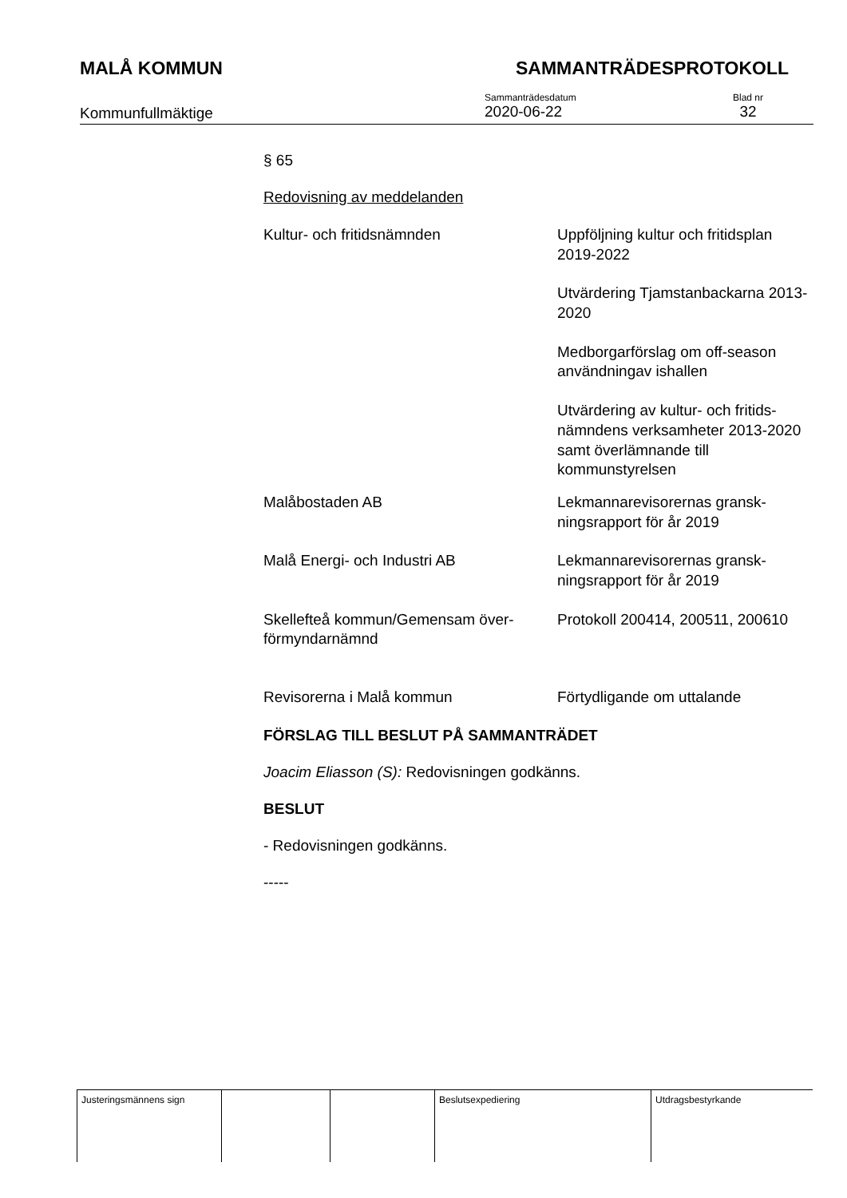MALÅ KOMMUN SAMMANTRÄDESPROTOKOLL
Kommunfullmäktige
Sammanträdesdatum
2020-06-22
Blad nr
32
§ 65
Redovisning av meddelanden
| Kultur- och fritidsnämnden | Uppföljning kultur och fritidsplan 2019-2022 |
| | Utvärdering Tjamstanbackarna 2013-2020 |
| | Medborgarförslag om off-season användningav ishallen |
| | Utvärdering av kultur- och fritids-nämndens verksamheter 2013-2020 samt överlämnande till kommunstyrelsen |
| Malåbostaden AB | Lekmannarevisorernas gransk-ningsrapport för år 2019 |
| Malå Energi- och Industri AB | Lekmannarevisorernas gransk-ningsrapport för år 2019 |
| Skellefteå kommun/Gemensam över-förmyndarnämnd | Protokoll 200414, 200511, 200610 |
| Revisorerna i Malå kommun | Förtydligande om uttalande |
FÖRSLAG TILL BESLUT PÅ SAMMANTRÄDET
Joacim Eliasson (S): Redovisningen godkänns.
BESLUT
- Redovisningen godkänns.
-----
| Justeringsmännens sign | | | Beslutsexpediering | Utdragsbestyrkande |